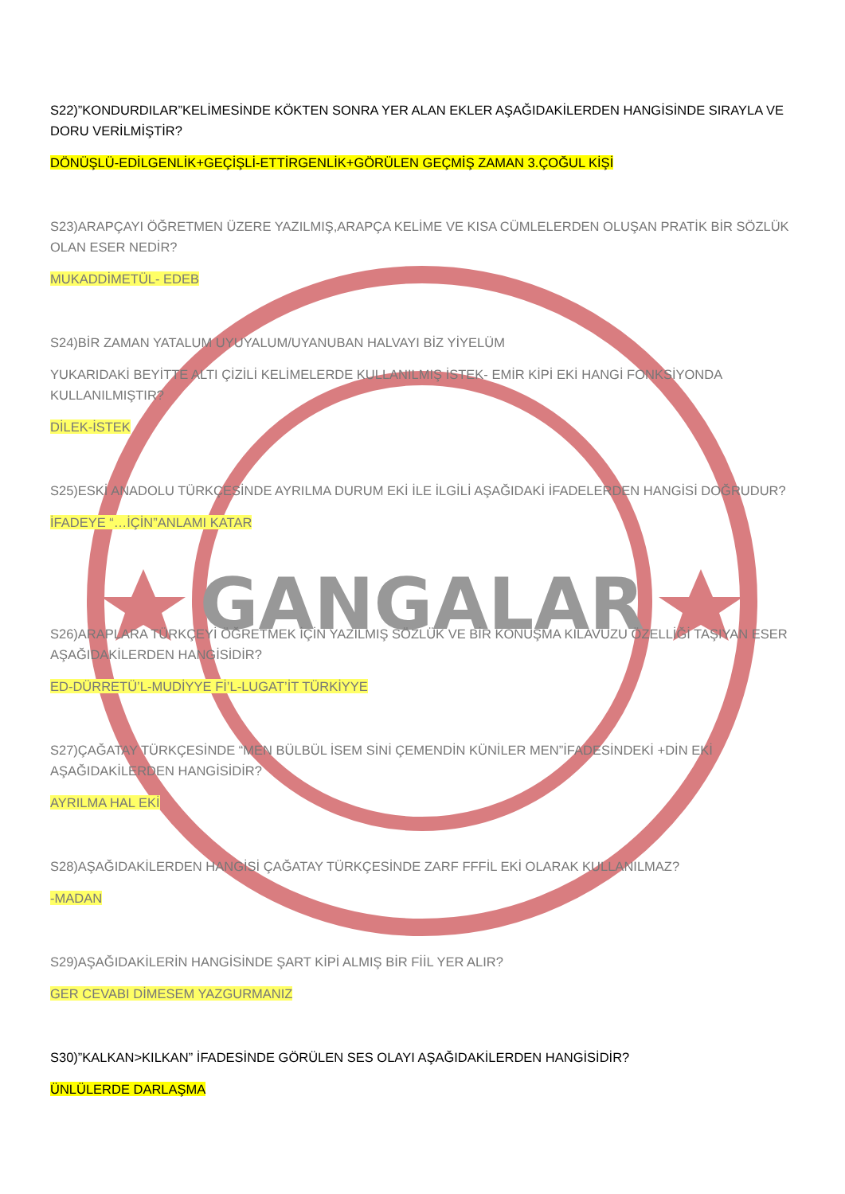GANGALAR
S22)”KONDURDILAR”KELİMESİNDE KÖKTEN SONRA YER ALAN EKLER AŞAĞIDAKİLERDEN HANGİSİNDE SIRAYLA VE DORU VERİLMİŞTİR?
DÖNÜŞLÜ-EDİLGENLİK+GEÇİŞLİ-ETTİRGENLİK+GÖRÜLEN GEÇMİŞ ZAMAN 3.ÇOĞUL KİŞİ
S23)ARAPÇAYI ÖĞRETMEN ÜZERE YAZILMIŞ,ARAPÇA KELİME VE KISA CÜMLELERDEN OLUŞAN PRATİK BİR SÖZLÜK OLAN ESER NEDİR?
MUKADDİMETÜL- EDEB
S24)BİR ZAMAN YATALUM UYUYALUM/UYANUBAN HALVAYI BİZ YİYELÜM
YUKARIDAKİ BEYİTTE ALTI ÇİZİLİ KELİMELERDE KULLANILMIŞ İSTEK- EMİR KİPİ EKİ HANGİ FONKSİYONDA KULLANILMIŞTIR?
DİLEK-İSTEK
S25)ESKİ ANADOLU TÜRKÇESİNDE AYRILMA DURUM EKİ İLE İLGİLİ AŞAĞIDAKİ İFADELERDEN HANGİSİ DOĞRUDUR?
İFADEYE “…İÇİN”ANLAMI KATAR
S26)ARAPLARA TÜRKÇEYİ ÖĞRETMEK İÇİN YAZILMIŞ SÖZLÜK VE BİR KONUŞMA KILAVUZU ÖZELLİĞİ TAŞIYAN ESER AŞAĞIDAKİLERDEN HANGİSİDİR?
ED-DÜRRETÜ’L-MUDİYYE Fİ’L-LUGAT’İT TÜRKİYYE
S27)ÇAĞATAY TÜRKÇESİNDE “MEN BÜLBÜL İSEM SİNİ ÇEMENDİN KÜNİLER MEN”İFADESİNDEKİ +DİN EKİ AŞAĞIDAKİLERDEN HANGİSİDİR?
AYRILMA HAL EKİ
S28)AŞAĞIDAKİLERDEN HANGİSİ ÇAĞATAY TÜRKÇESİNDE ZARF FFFİL EKİ OLARAK KULLANILMAZ?
-MADAN
S29)AŞAĞIDAKİLERİN HANGİSİNDE ŞART KİPİ ALMIŞ BİR FİİL YER ALIR?
GER CEVABI DİMESEM YAZGURMANIZ
S30)”KALKAN>KILKAN” İFADESİNDE GÖRÜLEN SES OLAYI AŞAĞIDAKİLERDEN HANGİSİDİR?
ÜNLÜLERDE DARLAŞMA